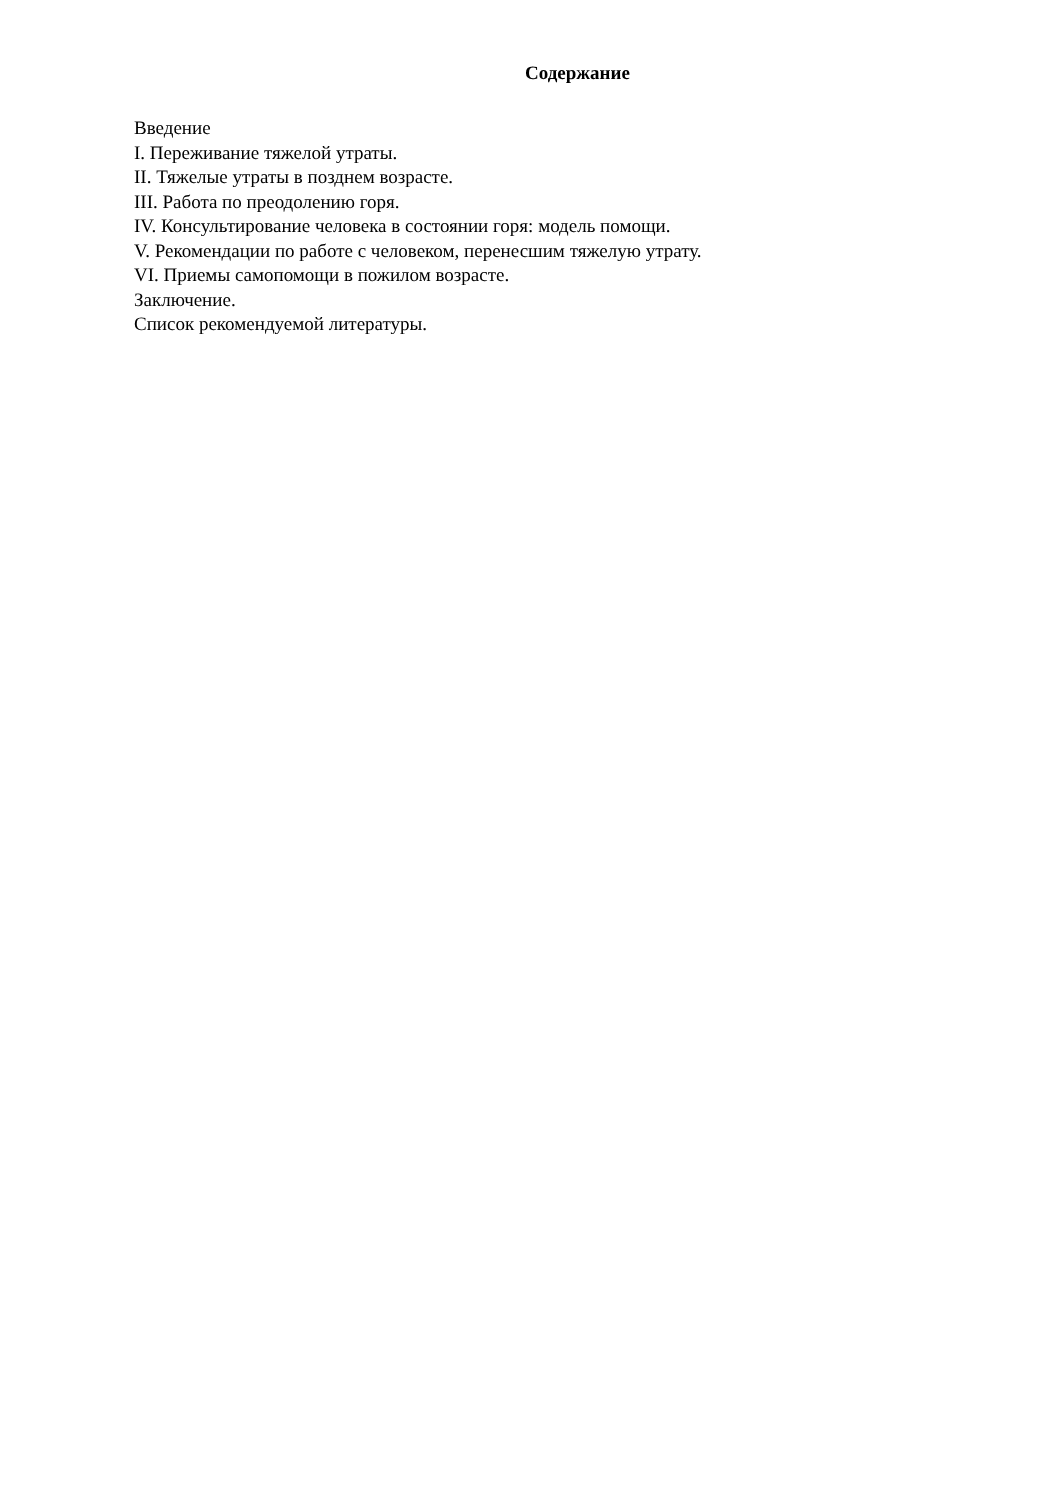Содержание
Введение
I. Переживание тяжелой утраты.
II. Тяжелые утраты в позднем возрасте.
III. Работа по преодолению горя.
IV. Консультирование человека в состоянии горя: модель помощи.
V. Рекомендации по работе с человеком, перенесшим тяжелую утрату.
VI. Приемы самопомощи в пожилом возрасте.
Заключение.
Список рекомендуемой литературы.